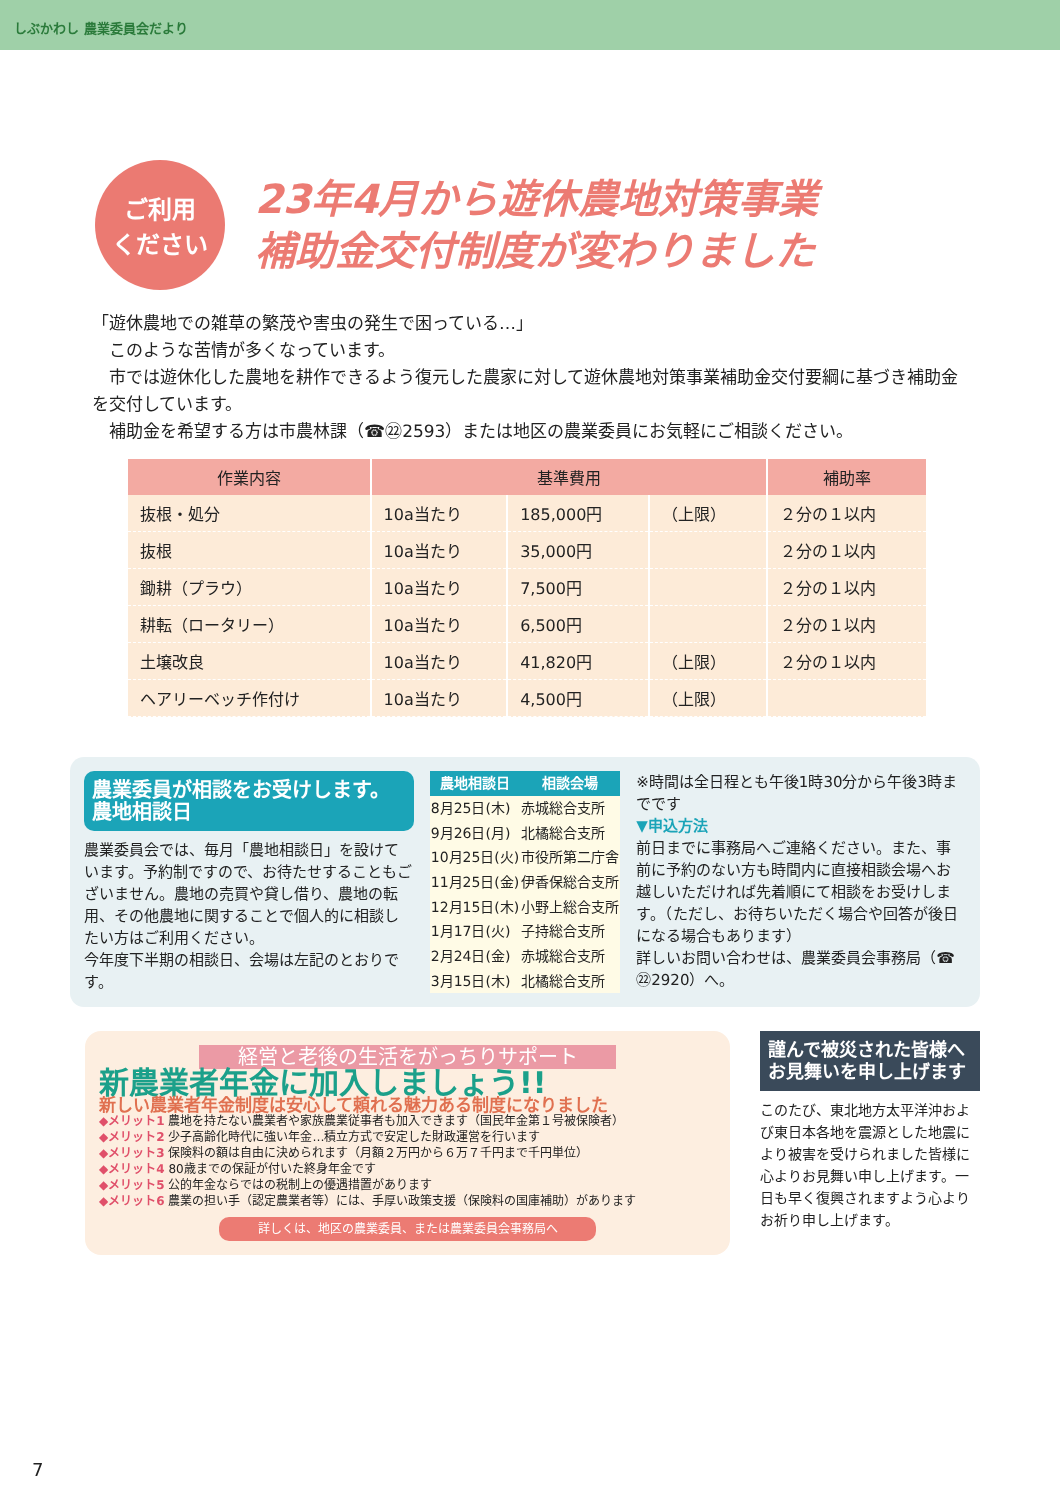しぶかわし 農業委員会だより
ご利用
ください
23年4月から遊休農地対策事業
補助金交付制度が変わりました
「遊休農地での雑草の繁茂や害虫の発生で困っている…」
　このような苦情が多くなっています。
　市では遊休化した農地を耕作できるよう復元した農家に対して遊休農地対策事業補助金交付要綱に基づき補助金を交付しています。
　補助金を希望する方は市農林課（☎㉒2593）または地区の農業委員にお気軽にご相談ください。
| 作業内容 | 基準費用 | | | 補助率 |
| --- | --- | --- | --- | --- |
| 抜根・処分 | 10a当たり | 185,000円 | （上限） | ２分の１以内 |
| 抜根 | 10a当たり | 35,000円 | | ２分の１以内 |
| 鋤耕（プラウ） | 10a当たり | 7,500円 | | ２分の１以内 |
| 耕転（ロータリー） | 10a当たり | 6,500円 | | ２分の１以内 |
| 土壌改良 | 10a当たり | 41,820円 | （上限） | ２分の１以内 |
| ヘアリーベッチ作付け | 10a当たり | 4,500円 | （上限） | |
農業委員が相談をお受けします。 農地相談日
農業委員会では、毎月「農地相談日」を設けています。予約制ですので、お待たせすることもございません。農地の売買や貸し借り、農地の転用、その他農地に関することで個人的に相談したい方はご利用ください。
今年度下半期の相談日、会場は左記のとおりです。
| 農地相談日 | 相談会場 |
| --- | --- |
| 8月25日(木) | 赤城総合支所 |
| 9月26日(月) | 北橘総合支所 |
| 10月25日(火) | 市役所第二庁舎 |
| 11月25日(金) | 伊香保総合支所 |
| 12月15日(木) | 小野上総合支所 |
| 1月17日(火) | 子持総合支所 |
| 2月24日(金) | 赤城総合支所 |
| 3月15日(木) | 北橘総合支所 |
※時間は全日程とも午後1時30分から午後3時までです
▼申込方法
前日までに事務局へご連絡ください。また、事前に予約のない方も時間内に直接相談会場へお越しいただければ先着順にて相談をお受けします。（ただし、お待ちいただく場合や回答が後日になる場合もあります）
詳しいお問い合わせは、農業委員会事務局（☎㉒2920）へ。
経営と老後の生活をがっちりサポート
新農業者年金に加入しましょう!!
新しい農業者年金制度は安心して頼れる魅力ある制度になりました
◆メリット1 農地を持たない農業者や家族農業従事者も加入できます（国民年金第１号被保険者）
◆メリット2 少子高齢化時代に強い年金…積立方式で安定した財政運営を行います
◆メリット3 保険料の額は自由に決められます（月額２万円から６万７千円まで千円単位）
◆メリット4 80歳までの保証が付いた終身年金です
◆メリット5 公的年金ならではの税制上の優遇措置があります
◆メリット6 農業の担い手（認定農業者等）には、手厚い政策支援（保険料の国庫補助）があります
詳しくは、地区の農業委員、または農業委員会事務局へ
謹んで被災された皆様へお見舞いを申し上げます
このたび、東北地方太平洋沖および東日本各地を震源とした地震により被害を受けられました皆様に心よりお見舞い申し上げます。一日も早く復興されますよう心よりお祈り申し上げます。
7